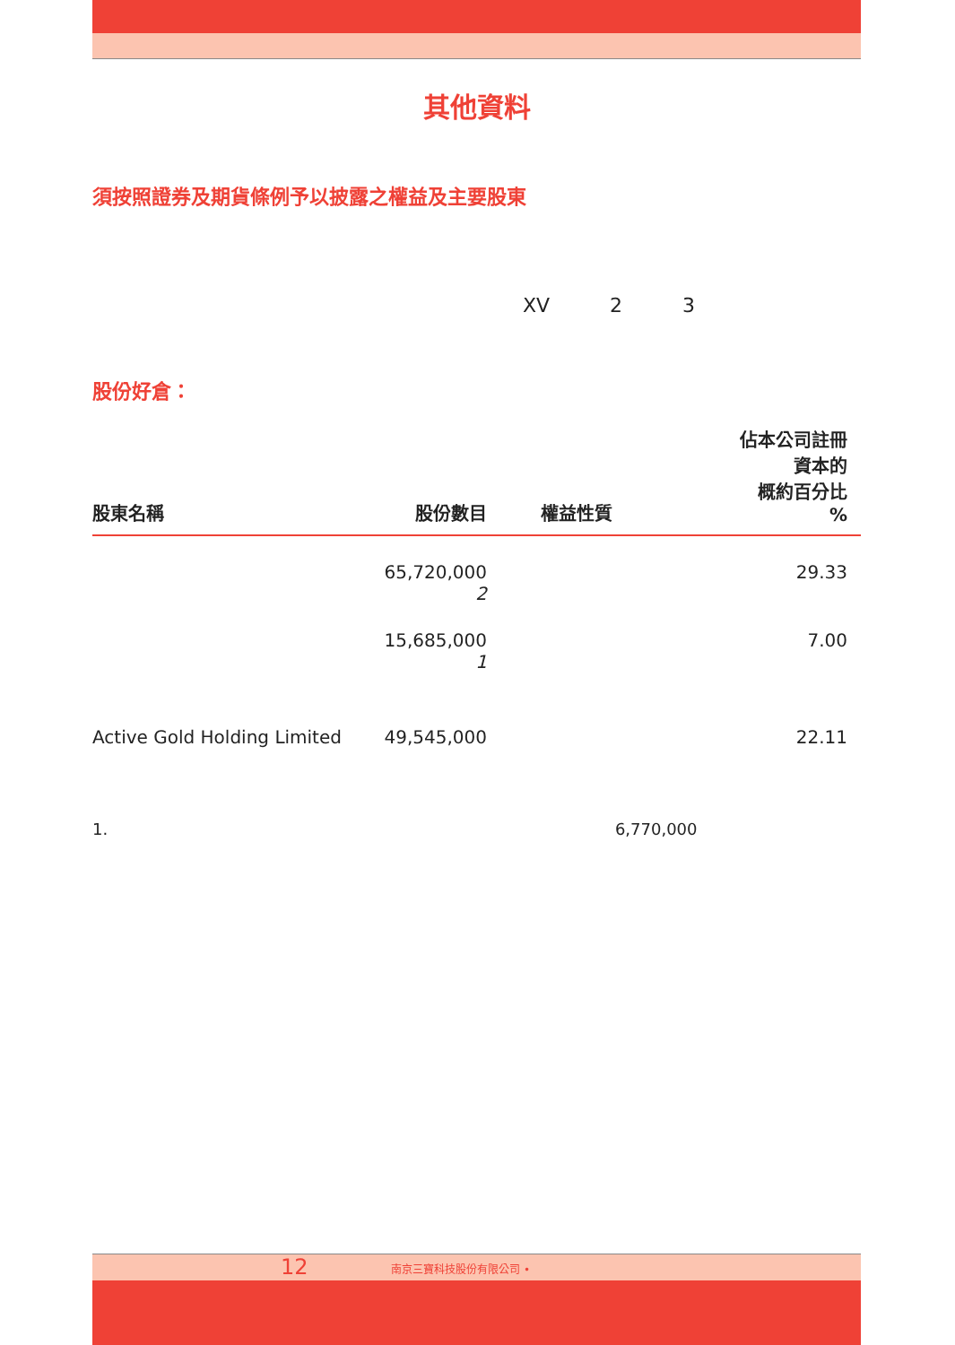其他資料
須按照證券及期貨條例予以披露之權益及主要股東
XV 2 3
股份好倉：
| 股東名稱 | 股份數目 | 權益性質 | 佔本公司註冊 資本的 概約百分比 % |
| --- | --- | --- | --- |
| | 65,720,000 2 | | 29.33 |
| | 15,685,000 1 | | 7.00 |
| Active Gold Holding Limited | 49,545,000 | | 22.11 |
1. 6,770,000
12 南京三寶科技股份有限公司 •